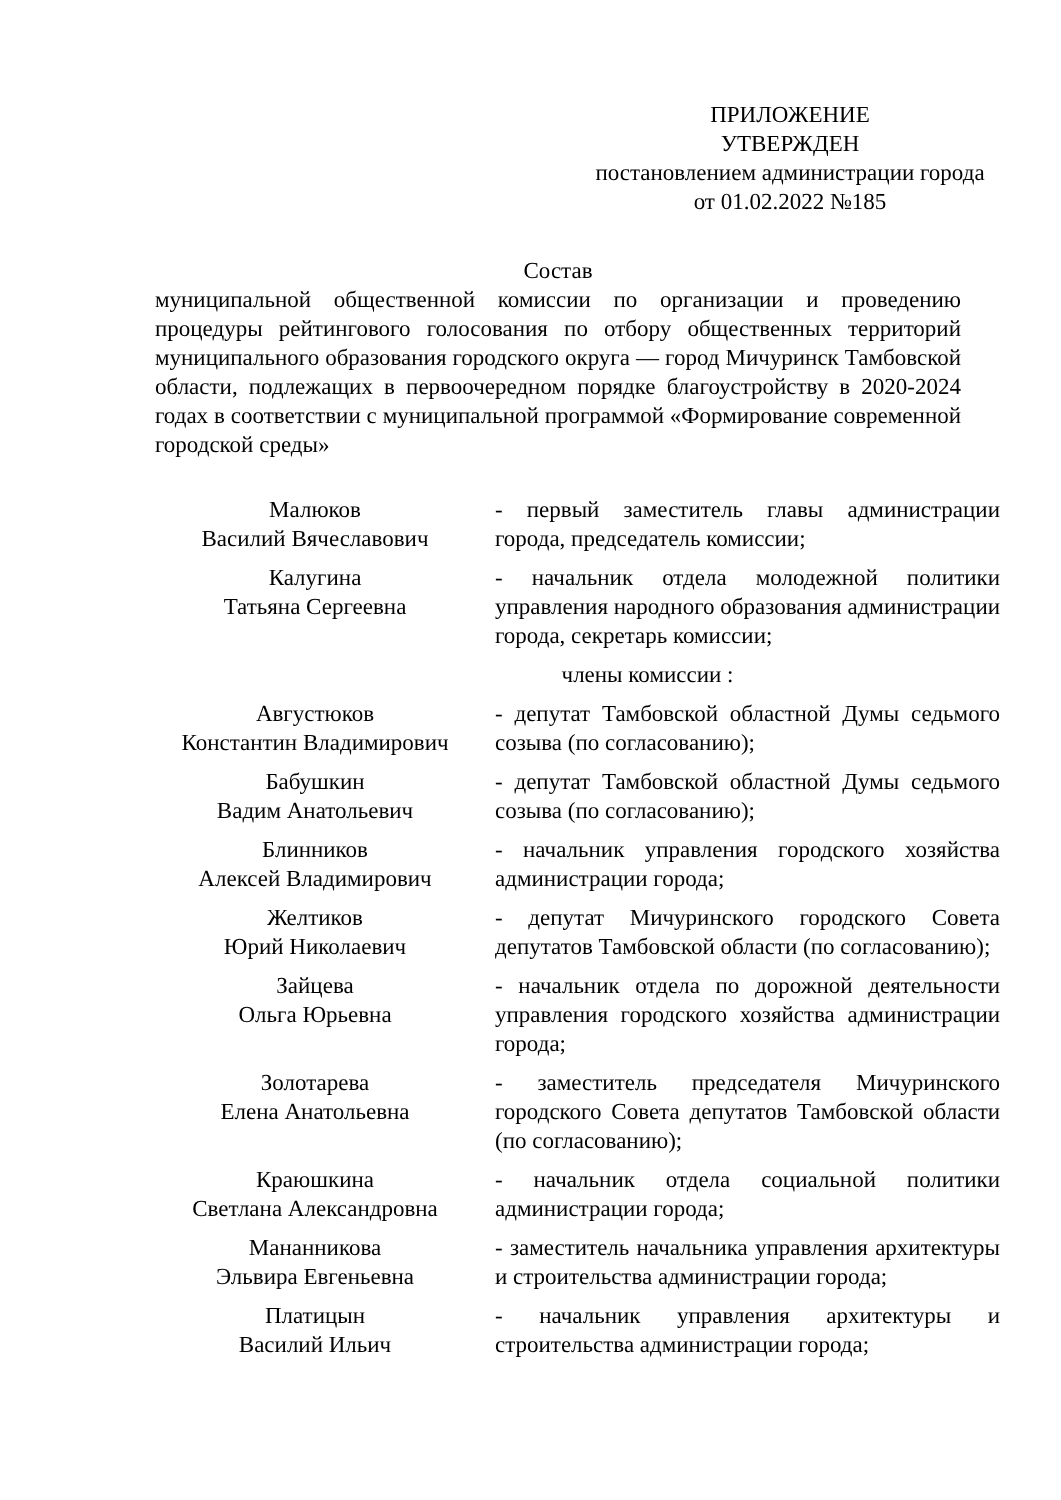ПРИЛОЖЕНИЕ
УТВЕРЖДЕН
постановлением администрации города
от 01.02.2022 №185
Состав
муниципальной общественной комиссии по организации и проведению процедуры рейтингового голосования по отбору общественных территорий муниципального образования городского округа — город Мичуринск Тамбовской области, подлежащих в первоочередном порядке благоустройству в 2020-2024 годах в соответствии с муниципальной программой «Формирование современной городской среды»
| Малюков Василий Вячеславович | - первый заместитель главы администрации города, председатель комиссии; |
| Калугина Татьяна Сергеевна | - начальник отдела молодежной политики управления народного образования администрации города, секретарь комиссии; |
| члены комиссии : | |
| Августюков Константин Владимирович | - депутат Тамбовской областной Думы седьмого созыва (по согласованию); |
| Бабушкин Вадим Анатольевич | - депутат Тамбовской областной Думы седьмого созыва (по согласованию); |
| Блинников Алексей Владимирович | - начальник управления городского хозяйства администрации города; |
| Желтиков Юрий Николаевич | - депутат Мичуринского городского Совета депутатов Тамбовской области (по согласованию); |
| Зайцева Ольга Юрьевна | - начальник отдела по дорожной деятельности управления городского хозяйства администрации города; |
| Золотарева Елена Анатольевна | - заместитель председателя Мичуринского городского Совета депутатов Тамбовской области (по согласованию); |
| Краюшкина Светлана Александровна | - начальник отдела социальной политики администрации города; |
| Мананникова Эльвира Евгеньевна | - заместитель начальника управления архитектуры и строительства администрации города; |
| Платицын Василий Ильич | - начальник управления архитектуры и строительства администрации города; |